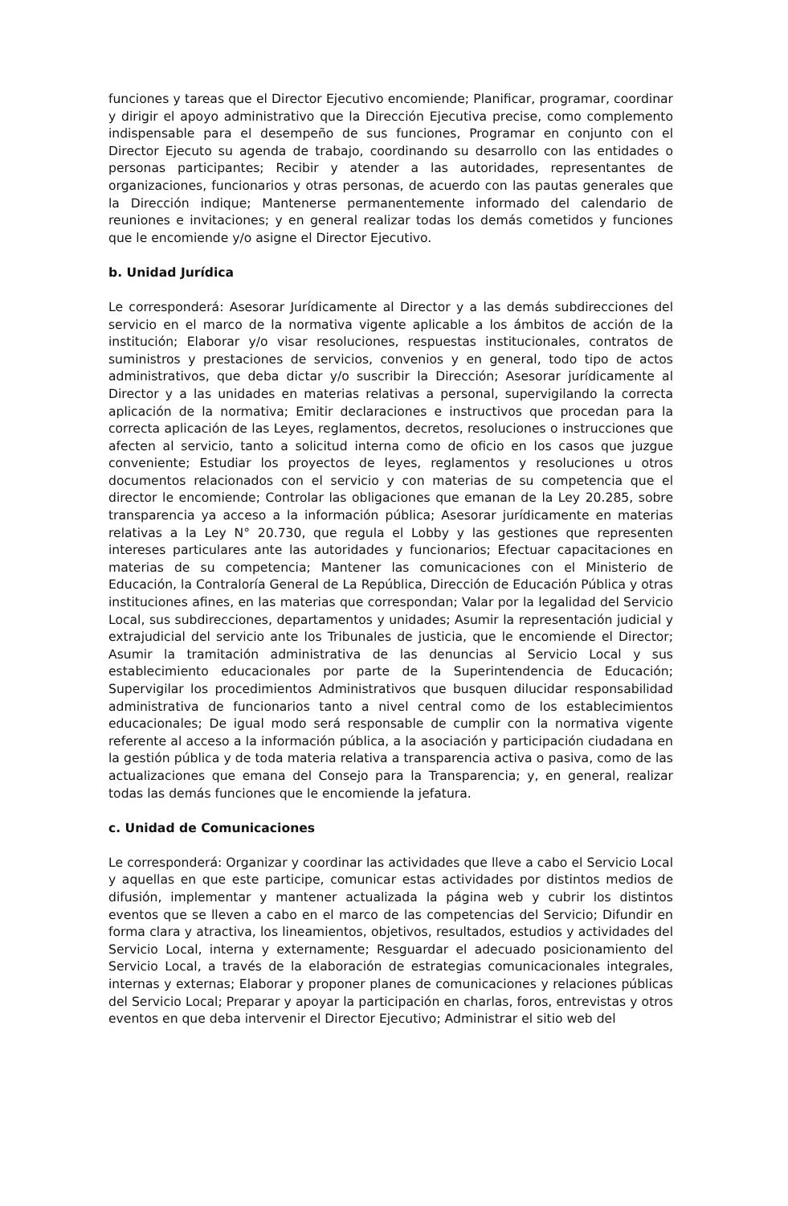funciones y tareas que el Director Ejecutivo encomiende; Planificar, programar, coordinar y dirigir el apoyo administrativo que la Dirección Ejecutiva precise, como complemento indispensable para el desempeño de sus funciones, Programar en conjunto con el Director Ejecuto su agenda de trabajo, coordinando su desarrollo con las entidades o personas participantes; Recibir y atender a las autoridades, representantes de organizaciones, funcionarios y otras personas, de acuerdo con las pautas generales que la Dirección indique; Mantenerse permanentemente informado del calendario de reuniones e invitaciones; y en general realizar todas los demás cometidos y funciones que le encomiende y/o asigne el Director Ejecutivo.
b. Unidad Jurídica
Le corresponderá: Asesorar Jurídicamente al Director y a las demás subdirecciones del servicio en el marco de la normativa vigente aplicable a los ámbitos de acción de la institución; Elaborar y/o visar resoluciones, respuestas institucionales, contratos de suministros y prestaciones de servicios, convenios y en general, todo tipo de actos administrativos, que deba dictar y/o suscribir la Dirección; Asesorar jurídicamente al Director y a las unidades en materias relativas a personal, supervigilando la correcta aplicación de la normativa; Emitir declaraciones e instructivos que procedan para la correcta aplicación de las Leyes, reglamentos, decretos, resoluciones o instrucciones que afecten al servicio, tanto a solicitud interna como de oficio en los casos que juzgue conveniente; Estudiar los proyectos de leyes, reglamentos y resoluciones u otros documentos relacionados con el servicio y con materias de su competencia que el director le encomiende; Controlar las obligaciones que emanan de la Ley 20.285, sobre transparencia ya acceso a la información pública; Asesorar jurídicamente en materias relativas a la Ley N° 20.730, que regula el Lobby y las gestiones que representen intereses particulares ante las autoridades y funcionarios; Efectuar capacitaciones en materias de su competencia; Mantener las comunicaciones con el Ministerio de Educación, la Contraloría General de La República, Dirección de Educación Pública y otras instituciones afines, en las materias que correspondan; Valar por la legalidad del Servicio Local, sus subdirecciones, departamentos y unidades; Asumir la representación judicial y extrajudicial del servicio ante los Tribunales de justicia, que le encomiende el Director; Asumir la tramitación administrativa de las denuncias al Servicio Local y sus establecimiento educacionales por parte de la Superintendencia de Educación; Supervigilar los procedimientos Administrativos que busquen dilucidar responsabilidad administrativa de funcionarios tanto a nivel central como de los establecimientos educacionales; De igual modo será responsable de cumplir con la normativa vigente referente al acceso a la información pública, a la asociación y participación ciudadana en la gestión pública y de toda materia relativa a transparencia activa o pasiva, como de las actualizaciones que emana del Consejo para la Transparencia; y, en general, realizar todas las demás funciones que le encomiende la jefatura.
c. Unidad de Comunicaciones
Le corresponderá: Organizar y coordinar las actividades que lleve a cabo el Servicio Local y aquellas en que este participe, comunicar estas actividades por distintos medios de difusión, implementar y mantener actualizada la página web y cubrir los distintos eventos que se lleven a cabo en el marco de las competencias del Servicio; Difundir en forma clara y atractiva, los lineamientos, objetivos, resultados, estudios y actividades del Servicio Local, interna y externamente; Resguardar el adecuado posicionamiento del Servicio Local, a través de la elaboración de estrategias comunicacionales integrales, internas y externas; Elaborar y proponer planes de comunicaciones y relaciones públicas del Servicio Local; Preparar y apoyar la participación en charlas, foros, entrevistas y otros eventos en que deba intervenir el Director Ejecutivo; Administrar el sitio web del